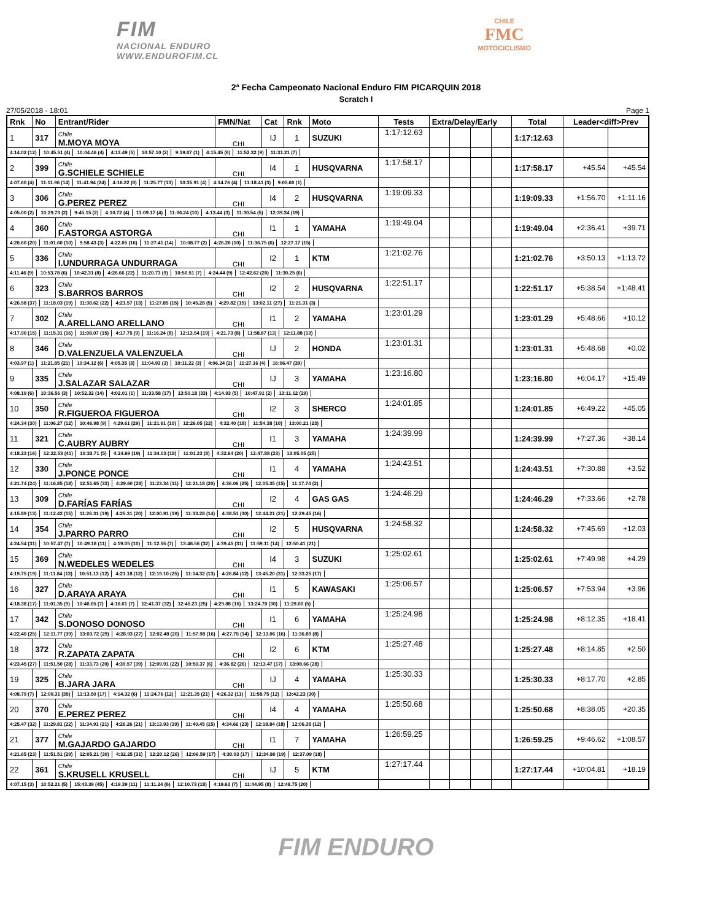FIM
NACIONAL ENDURO
WWW.ENDUROFIM.CL
CHILE
FMC
MOTOCICLISMO
2ª Fecha Campeonato Nacional Enduro FIM PICARQUIN 2018
Scratch I
27/05/2018 - 18:01 Page 1
| Rnk | No | Entrant/Rider | FMN/Nat | Cat | Rnk | Moto | Tests | Extra/Delay/Early | | | | Total | Leader<diff>Prev | |
| --- | --- | --- | --- | --- | --- | --- | --- | --- | --- | --- | --- | --- | --- | --- |
| 1 | 317 | Chile M.MOYA MOYA | CHI | IJ | 1 | SUZUKI | 1:17:12.63 | | | | | 1:17:12.63 | | |
| 4:14.02 (12) 10:45.51 (4) 10:04.46 (4) 4:13.49 (5) 10:57.10 (2) 9:19.07 (1) 4:15.45 (6) 11:52.32 (9) 11:31.21 (7) | | | | | | | | | | | | | | |
| 2 | 399 | Chile G.SCHIELE SCHIELE | CHI | I4 | 1 | HUSQVARNA | 1:17:58.17 | | | | | 1:17:58.17 | +45.54 | +45.54 |
| 4:07.60 (4) 11:11.96 (14) 11:41.94 (24) 4:16.22 (8) 11:25.77 (13) 10:35.91 (4) 4:14.76 (4) 11:18.41 (3) 9:05.60 (1) | | | | | | | | | | | | | | |
| 3 | 306 | Chile G.PEREZ PEREZ | CHI | I4 | 2 | HUSQVARNA | 1:19:09.33 | | | | | 1:19:09.33 | +1:56.70 | +1:11.16 |
| 4:05.00 (2) 10:29.73 (2) 9:45.15 (2) 4:10.72 (4) 11:09.17 (4) 11:06.24 (10) 4:13.44 (3) 11:30.54 (5) 12:39.34 (19) | | | | | | | | | | | | | | |
| 4 | 360 | Chile F.ASTORGA ASTORGA | CHI | I1 | 1 | YAMAHA | 1:19:49.04 | | | | | 1:19:49.04 | +2:36.41 | +39.71 |
| 4:20.60 (20) 11:01.60 (10) 9:58.43 (3) 4:22.05 (16) 11:27.41 (14) 10:08.77 (2) 4:26.26 (10) 11:36.75 (6) 12:27.17 (15) | | | | | | | | | | | | | | |
| 5 | 336 | Chile I.UNDURRAGA UNDURRAGA | CHI | I2 | 1 | KTM | 1:21:02.76 | | | | | 1:21:02.76 | +3:50.13 | +1:13.72 |
| 4:11.46 (9) 10:53.78 (6) 10:42.31 (8) 4:26.66 (22) 11:20.73 (9) 10:50.51 (7) 4:24.44 (9) 12:42.62 (20) 11:30.25 (6) | | | | | | | | | | | | | | |
| 6 | 323 | Chile S.BARROS BARROS | CHI | I2 | 2 | HUSQVARNA | 1:22:51.17 | | | | | 1:22:51.17 | +5:38.54 | +1:48.41 |
| 4:26.58 (37) 11:18.03 (19) 11:38.62 (22) 4:21.57 (13) 11:27.85 (15) 10:45.28 (5) 4:29.82 (15) 13:02.11 (27) 11:21.31 (3) | | | | | | | | | | | | | | |
| 7 | 302 | Chile A.ARELLANO ARELLANO | CHI | I1 | 2 | YAMAHA | 1:23:01.29 | | | | | 1:23:01.29 | +5:48.66 | +10.12 |
| 4:17.90 (15) 11:15.31 (16) 11:08.07 (15) 4:17.75 (9) 11:16.24 (8) 12:13.54 (19) 4:21.73 (8) 11:58.87 (13) 12:11.88 (13) | | | | | | | | | | | | | | |
| 8 | 346 | Chile D.VALENZUELA VALENZUELA | CHI | IJ | 2 | HONDA | 1:23:01.31 | | | | | 1:23:01.31 | +5:48.68 | +0.02 |
| 4:03.97 (1) 11:21.85 (21) 10:34.12 (6) 4:05.35 (3) 11:04.93 (3) 10:11.22 (3) 4:06.24 (2) 11:27.16 (4) 16:06.47 (39) | | | | | | | | | | | | | | |
| 9 | 335 | Chile J.SALAZAR SALAZAR | CHI | IJ | 3 | YAMAHA | 1:23:16.80 | | | | | 1:23:16.80 | +6:04.17 | +15.49 |
| 4:08.19 (6) 10:36.56 (3) 10:52.32 (14) 4:02.01 (1) 11:33.58 (17) 13:50.18 (33) 4:14.93 (5) 10:47.91 (2) 13:11.12 (29) | | | | | | | | | | | | | | |
| 10 | 350 | Chile R.FIGUEROA FIGUEROA | CHI | I2 | 3 | SHERCO | 1:24:01.85 | | | | | 1:24:01.85 | +6:49.22 | +45.05 |
| 4:24.34 (30) 11:06.27 (12) 10:46.98 (9) 4:29.61 (29) 11:21.61 (10) 12:26.05 (22) 4:32.40 (18) 11:54.38 (10) 13:00.21 (23) | | | | | | | | | | | | | | |
| 11 | 321 | Chile C.AUBRY AUBRY | CHI | I1 | 3 | YAMAHA | 1:24:39.99 | | | | | 1:24:39.99 | +7:27.36 | +38.14 |
| 4:18.23 (16) 12:22.53 (41) 10:33.71 (5) 4:24.69 (19) 11:34.03 (18) 11:01.23 (8) 4:32.64 (20) 12:47.88 (23) 13:05.05 (25) | | | | | | | | | | | | | | |
| 12 | 330 | Chile J.PONCE PONCE | CHI | I1 | 4 | YAMAHA | 1:24:43.51 | | | | | 1:24:43.51 | +7:30.88 | +3.52 |
| 4:21.74 (24) 11:16.85 (18) 12:51.65 (33) 4:29.60 (28) 11:23.34 (11) 12:21.18 (20) 4:36.06 (25) 12:05.35 (15) 11:17.74 (2) | | | | | | | | | | | | | | |
| 13 | 309 | Chile D.FARÍAS FARÍAS | CHI | I2 | 4 | GAS GAS | 1:24:46.29 | | | | | 1:24:46.29 | +7:33.66 | +2.78 |
| 4:15.89 (13) 11:12.42 (15) 11:26.31 (19) 4:25.31 (20) 12:00.91 (19) 11:33.28 (14) 4:38.51 (30) 12:44.21 (21) 12:29.45 (16) | | | | | | | | | | | | | | |
| 14 | 354 | Chile J.PARRO PARRO | CHI | I2 | 5 | HUSQVARNA | 1:24:58.32 | | | | | 1:24:58.32 | +7:45.69 | +12.03 |
| 4:24.54 (31) 10:57.47 (7) 10:49.18 (11) 4:19.05 (10) 11:12.55 (7) 13:46.56 (32) 4:39.45 (31) 11:59.11 (14) 12:50.41 (21) | | | | | | | | | | | | | | |
| 15 | 369 | Chile N.WEDELES WEDELES | CHI | I4 | 3 | SUZUKI | 1:25:02.61 | | | | | 1:25:02.61 | +7:49.98 | +4.29 |
| 4:19.75 (19) 11:11.84 (13) 10:51.13 (12) 4:21.18 (12) 12:19.10 (25) 11:14.32 (13) 4:26.84 (12) 13:45.20 (31) 12:33.25 (17) | | | | | | | | | | | | | | |
| 16 | 327 | Chile D.ARAYA ARAYA | CHI | I1 | 5 | KAWASAKI | 1:25:06.57 | | | | | 1:25:06.57 | +7:53.94 | +3.96 |
| 4:18.38 (17) 11:01.35 (9) 10:40.65 (7) 4:16.01 (7) 12:41.37 (32) 12:45.23 (25) 4:29.88 (16) 13:24.70 (30) 11:29.00 (5) | | | | | | | | | | | | | | |
| 17 | 342 | Chile S.DONOSO DONOSO | CHI | I1 | 6 | YAMAHA | 1:25:24.98 | | | | | 1:25:24.98 | +8:12.35 | +18.41 |
| 4:22.40 (25) 12:11.77 (39) 13:03.72 (29) 4:28.93 (27) 12:02.48 (20) 11:57.98 (16) 4:27.75 (14) 12:13.06 (16) 11:36.89 (8) | | | | | | | | | | | | | | |
| 18 | 372 | Chile R.ZAPATA ZAPATA | CHI | I2 | 6 | KTM | 1:25:27.48 | | | | | 1:25:27.48 | +8:14.85 | +2.50 |
| 4:23.45 (27) 11:51.50 (28) 11:33.73 (20) 4:39.57 (39) 12:09.91 (22) 10:50.37 (6) 4:36.82 (26) 12:13.47 (17) 13:08.66 (28) | | | | | | | | | | | | | | |
| 19 | 325 | Chile B.JARA JARA | CHI | IJ | 4 | YAMAHA | 1:25:30.33 | | | | | 1:25:30.33 | +8:17.70 | +2.85 |
| 4:08.79 (7) 12:00.31 (35) 11:13.50 (17) 4:14.32 (6) 11:24.76 (12) 12:21.35 (21) 4:26.32 (11) 11:58.75 (12) 13:42.23 (30) | | | | | | | | | | | | | | |
| 20 | 370 | Chile E.PEREZ PEREZ | CHI | I4 | 4 | YAMAHA | 1:25:50.68 | | | | | 1:25:50.68 | +8:38.05 | +20.35 |
| 4:25.47 (32) 11:29.81 (22) 11:34.91 (21) 4:26.26 (21) 13:13.93 (39) 11:40.45 (15) 4:34.66 (23) 12:18.84 (18) 12:06.35 (12) | | | | | | | | | | | | | | |
| 21 | 377 | Chile M.GAJARDO GAJARDO | CHI | I1 | 7 | YAMAHA | 1:26:59.25 | | | | | 1:26:59.25 | +9:46.62 | +1:08.57 |
| 4:21.65 (23) 11:51.51 (29) 12:05.21 (30) 4:32.25 (31) 12:20.12 (26) 12:06.59 (17) 4:30.03 (17) 12:34.80 (19) 12:37.09 (18) | | | | | | | | | | | | | | |
| 22 | 361 | Chile S.KRUSELL KRUSELL | CHI | IJ | 5 | KTM | 1:27:17.44 | | | | | 1:27:17.44 | +10:04.81 | +18.19 |
| 4:07.15 (3) 10:52.21 (5) 15:43.39 (45) 4:19.39 (11) 11:11.24 (6) 12:10.73 (18) 4:19.63 (7) 11:44.95 (8) 12:48.75 (20) | | | | | | | | | | | | | | |
FIM ENDURO